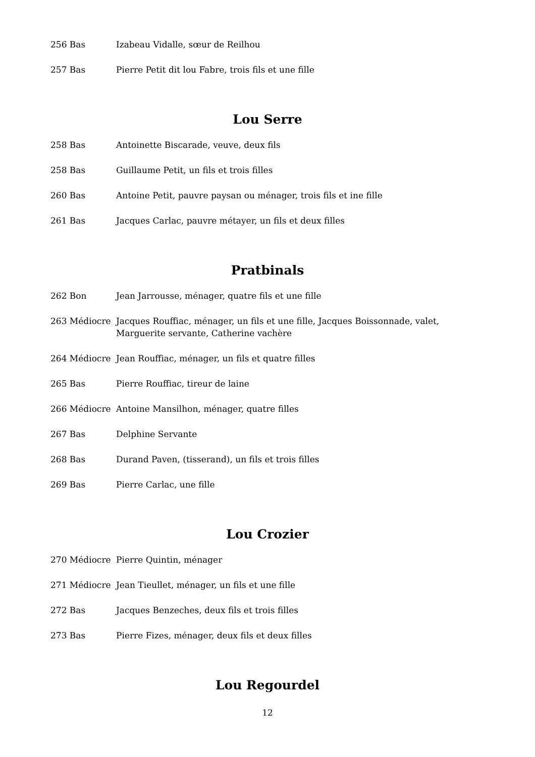256 Bas Izabeau Vidalle, sœur de Reilhou
257 Bas Pierre Petit dit lou Fabre, trois fils et une fille
Lou Serre
258 Bas Antoinette Biscarade, veuve, deux fils
258 Bas Guillaume Petit, un fils et trois filles
260 Bas Antoine Petit, pauvre paysan ou ménager, trois fils et ine fille
261 Bas Jacques Carlac, pauvre métayer, un fils et deux filles
Pratbinals
262 Bon Jean Jarrousse, ménager, quatre fils et une fille
263 Médiocre Jacques Rouffiac, ménager, un fils et une fille, Jacques Boissonnade, valet, Marguerite servante, Catherine vachère
264 Médiocre Jean Rouffiac, ménager, un fils et quatre filles
265 Bas Pierre Rouffiac, tireur de laine
266 Médiocre Antoine Mansilhon, ménager, quatre filles
267 Bas Delphine Servante
268 Bas Durand Paven, (tisserand), un fils et trois filles
269 Bas Pierre Carlac, une fille
Lou Crozier
270 Médiocre Pierre Quintin, ménager
271 Médiocre Jean Tieullet, ménager, un fils et une fille
272 Bas Jacques Benzeches, deux fils et trois filles
273 Bas Pierre Fizes, ménager, deux fils et deux filles
Lou Regourdel
12